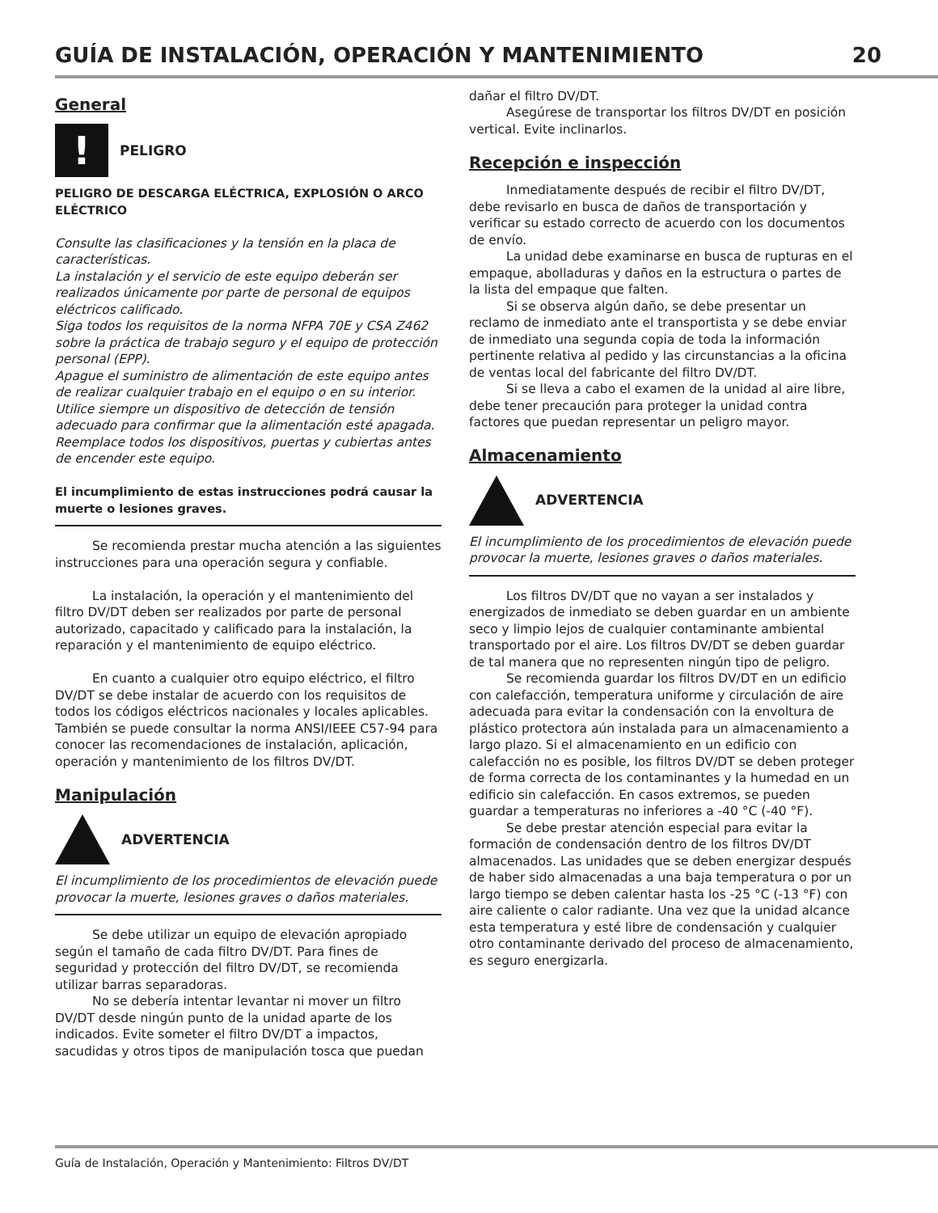GUÍA DE INSTALACIÓN, OPERACIÓN Y MANTENIMIENTO 20
General
!
PELIGRO
PELIGRO DE DESCARGA ELÉCTRICA, EXPLOSIÓN O ARCO ELÉCTRICO
Consulte las clasificaciones y la tensión en la placa de características.
La instalación y el servicio de este equipo deberán ser realizados únicamente por parte de personal de equipos eléctricos calificado.
Siga todos los requisitos de la norma NFPA 70E y CSA Z462 sobre la práctica de trabajo seguro y el equipo de protección personal (EPP).
Apague el suministro de alimentación de este equipo antes de realizar cualquier trabajo en el equipo o en su interior.
Utilice siempre un dispositivo de detección de tensión adecuado para confirmar que la alimentación esté apagada.
Reemplace todos los dispositivos, puertas y cubiertas antes de encender este equipo.
El incumplimiento de estas instrucciones podrá causar la muerte o lesiones graves.
Se recomienda prestar mucha atención a las siguientes instrucciones para una operación segura y confiable.
La instalación, la operación y el mantenimiento del filtro DV/DT deben ser realizados por parte de personal autorizado, capacitado y calificado para la instalación, la reparación y el mantenimiento de equipo eléctrico.
En cuanto a cualquier otro equipo eléctrico, el filtro DV/DT se debe instalar de acuerdo con los requisitos de todos los códigos eléctricos nacionales y locales aplicables. También se puede consultar la norma ANSI/IEEE C57-94 para conocer las recomendaciones de instalación, aplicación, operación y mantenimiento de los filtros DV/DT.
Manipulación
ADVERTENCIA
El incumplimiento de los procedimientos de elevación puede provocar la muerte, lesiones graves o daños materiales.
Se debe utilizar un equipo de elevación apropiado según el tamaño de cada filtro DV/DT. Para fines de seguridad y protección del filtro DV/DT, se recomienda utilizar barras separadoras.
No se debería intentar levantar ni mover un filtro DV/DT desde ningún punto de la unidad aparte de los indicados. Evite someter el filtro DV/DT a impactos, sacudidas y otros tipos de manipulación tosca que puedan
dañar el filtro DV/DT.
Asegúrese de transportar los filtros DV/DT en posición vertical. Evite inclinarlos.
Recepción e inspección
Inmediatamente después de recibir el filtro DV/DT, debe revisarlo en busca de daños de transportación y verificar su estado correcto de acuerdo con los documentos de envío.
La unidad debe examinarse en busca de rupturas en el empaque, abolladuras y daños en la estructura o partes de la lista del empaque que falten.
Si se observa algún daño, se debe presentar un reclamo de inmediato ante el transportista y se debe enviar de inmediato una segunda copia de toda la información pertinente relativa al pedido y las circunstancias a la oficina de ventas local del fabricante del filtro DV/DT.
Si se lleva a cabo el examen de la unidad al aire libre, debe tener precaución para proteger la unidad contra factores que puedan representar un peligro mayor.
Almacenamiento
ADVERTENCIA
El incumplimiento de los procedimientos de elevación puede provocar la muerte, lesiones graves o daños materiales.
Los filtros DV/DT que no vayan a ser instalados y energizados de inmediato se deben guardar en un ambiente seco y limpio lejos de cualquier contaminante ambiental transportado por el aire. Los filtros DV/DT se deben guardar de tal manera que no representen ningún tipo de peligro.
Se recomienda guardar los filtros DV/DT en un edificio con calefacción, temperatura uniforme y circulación de aire adecuada para evitar la condensación con la envoltura de plástico protectora aún instalada para un almacenamiento a largo plazo. Si el almacenamiento en un edificio con calefacción no es posible, los filtros DV/DT se deben proteger de forma correcta de los contaminantes y la humedad en un edificio sin calefacción. En casos extremos, se pueden guardar a temperaturas no inferiores a -40 °C (-40 °F).
Se debe prestar atención especial para evitar la formación de condensación dentro de los filtros DV/DT almacenados. Las unidades que se deben energizar después de haber sido almacenadas a una baja temperatura o por un largo tiempo se deben calentar hasta los -25 °C (-13 °F) con aire caliente o calor radiante. Una vez que la unidad alcance esta temperatura y esté libre de condensación y cualquier otro contaminante derivado del proceso de almacenamiento, es seguro energizarla.
Guía de Instalación, Operación y Mantenimiento: Filtros DV/DT